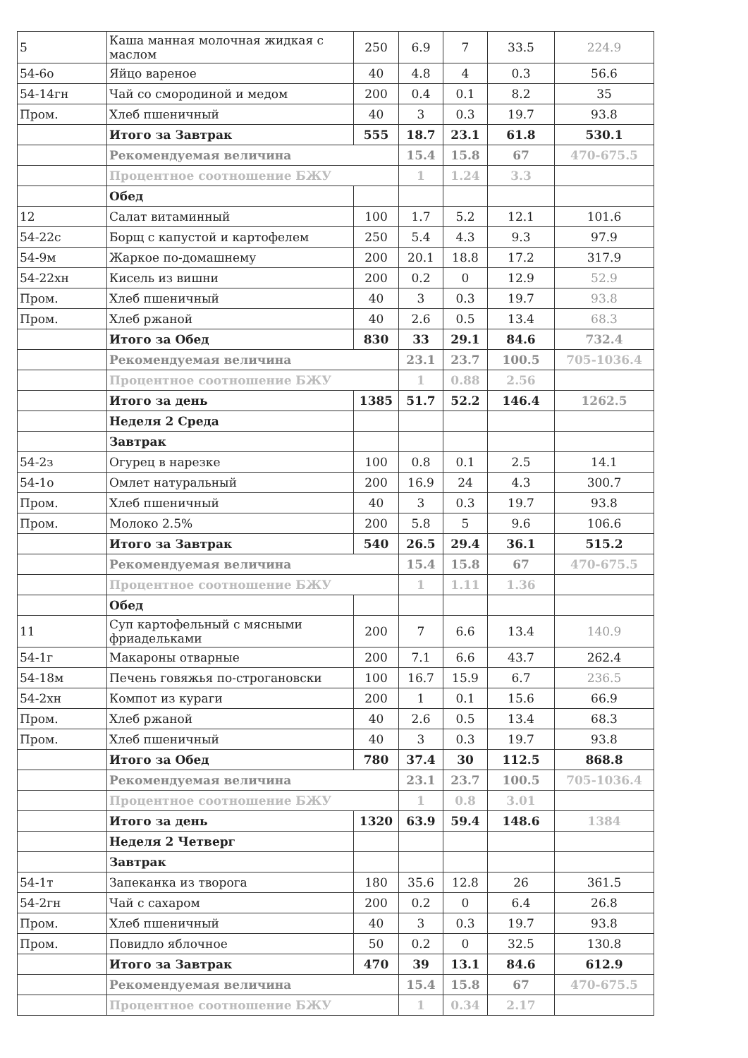| 5 | Каша манная молочная жидкая с маслом | 250 | 6.9 | 7 | 33.5 | 224.9 |
| 54-6о | Яйцо вареное | 40 | 4.8 | 4 | 0.3 | 56.6 |
| 54-14гн | Чай со смородиной и медом | 200 | 0.4 | 0.1 | 8.2 | 35 |
| Пром. | Хлеб пшеничный | 40 | 3 | 0.3 | 19.7 | 93.8 |
| | Итого за Завтрак | 555 | 18.7 | 23.1 | 61.8 | 530.1 |
| | Рекомендуемая величина | | 15.4 | 15.8 | 67 | 470-675.5 |
| | Процентное соотношение БЖУ | | 1 | 1.24 | 3.3 | |
| | Обед | | | | | |
| 12 | Салат витаминный | 100 | 1.7 | 5.2 | 12.1 | 101.6 |
| 54-22с | Борщ с капустой и картофелем | 250 | 5.4 | 4.3 | 9.3 | 97.9 |
| 54-9м | Жаркое по-домашнему | 200 | 20.1 | 18.8 | 17.2 | 317.9 |
| 54-22хн | Кисель из вишни | 200 | 0.2 | 0 | 12.9 | 52.9 |
| Пром. | Хлеб пшеничный | 40 | 3 | 0.3 | 19.7 | 93.8 |
| Пром. | Хлеб ржаной | 40 | 2.6 | 0.5 | 13.4 | 68.3 |
| | Итого за Обед | 830 | 33 | 29.1 | 84.6 | 732.4 |
| | Рекомендуемая величина | | 23.1 | 23.7 | 100.5 | 705-1036.4 |
| | Процентное соотношение БЖУ | | 1 | 0.88 | 2.56 | |
| | Итого за день | 1385 | 51.7 | 52.2 | 146.4 | 1262.5 |
| | Неделя 2 Среда | | | | | |
| | Завтрак | | | | | |
| 54-2з | Огурец в нарезке | 100 | 0.8 | 0.1 | 2.5 | 14.1 |
| 54-1о | Омлет натуральный | 200 | 16.9 | 24 | 4.3 | 300.7 |
| Пром. | Хлеб пшеничный | 40 | 3 | 0.3 | 19.7 | 93.8 |
| Пром. | Молоко 2.5% | 200 | 5.8 | 5 | 9.6 | 106.6 |
| | Итого за Завтрак | 540 | 26.5 | 29.4 | 36.1 | 515.2 |
| | Рекомендуемая величина | | 15.4 | 15.8 | 67 | 470-675.5 |
| | Процентное соотношение БЖУ | | 1 | 1.11 | 1.36 | |
| | Обед | | | | | |
| 11 | Суп картофельный с мясными фриадельками | 200 | 7 | 6.6 | 13.4 | 140.9 |
| 54-1г | Макароны отварные | 200 | 7.1 | 6.6 | 43.7 | 262.4 |
| 54-18м | Печень говяжья по-строгановски | 100 | 16.7 | 15.9 | 6.7 | 236.5 |
| 54-2хн | Компот из кураги | 200 | 1 | 0.1 | 15.6 | 66.9 |
| Пром. | Хлеб ржаной | 40 | 2.6 | 0.5 | 13.4 | 68.3 |
| Пром. | Хлеб пшеничный | 40 | 3 | 0.3 | 19.7 | 93.8 |
| | Итого за Обед | 780 | 37.4 | 30 | 112.5 | 868.8 |
| | Рекомендуемая величина | | 23.1 | 23.7 | 100.5 | 705-1036.4 |
| | Процентное соотношение БЖУ | | 1 | 0.8 | 3.01 | |
| | Итого за день | 1320 | 63.9 | 59.4 | 148.6 | 1384 |
| | Неделя 2 Четверг | | | | | |
| | Завтрак | | | | | |
| 54-1т | Запеканка из творога | 180 | 35.6 | 12.8 | 26 | 361.5 |
| 54-2гн | Чай с сахаром | 200 | 0.2 | 0 | 6.4 | 26.8 |
| Пром. | Хлеб пшеничный | 40 | 3 | 0.3 | 19.7 | 93.8 |
| Пром. | Повидло яблочное | 50 | 0.2 | 0 | 32.5 | 130.8 |
| | Итого за Завтрак | 470 | 39 | 13.1 | 84.6 | 612.9 |
| | Рекомендуемая величина | | 15.4 | 15.8 | 67 | 470-675.5 |
| | Процентное соотношение БЖУ | | 1 | 0.34 | 2.17 | |